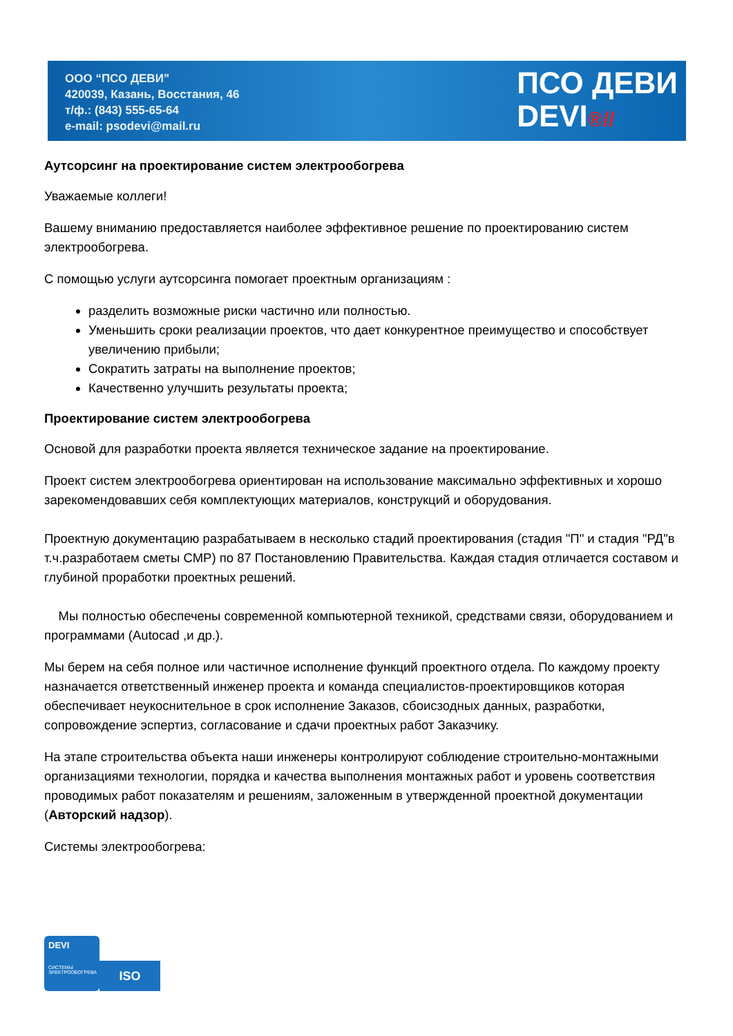ООО “ПСО ДЕВИ”
420039, Казань, Восстания, 46
т/ф.: (843) 555-65-64
e-mail: psodevi@mail.ru
ПСО ДЕВИ
DEVI®//
Аутсорсинг на проектирование систем электрообогрева
Уважаемые коллеги!
Вашему вниманию предоставляется наиболее эффективное решение по проектированию систем электрообогрева.
С помощью услуги аутсорсинга помогает проектным организациям :
разделить возможные риски частично или полностью.
Уменьшить сроки реализации проектов, что дает конкурентное преимущество и способствует увеличению прибыли;
Сократить затраты на выполнение проектов;
Качественно улучшить результаты проекта;
Проектирование систем электрообогрева
Основой для разработки проекта является техническое задание на проектирование.
Проект систем электрообогрева ориентирован на использование максимально эффективных и хорошо зарекомендовавших себя комплектующих материалов, конструкций и оборудования.
Проектную документацию разрабатываем в несколько стадий проектирования (стадия "П" и стадия "РД"в т.ч.разработаем сметы СМР) по 87 Постановлению Правительства. Каждая стадия отличается составом и глубиной проработки проектных решений.
Мы полностью обеспечены современной компьютерной техникой, средствами связи, оборудованием и программами (Autocad ,и др.).
Мы берем на себя полное или частичное исполнение функций проектного отдела. По каждому проекту назначается ответственный инженер проекта и команда специалистов-проектировщиков которая обеспечивает неукоснительное в срок исполнение Заказов, сбоисзодных данных, разработки, сопровождение эспертиз, согласование и сдачи проектных работ Заказчику.
На этапе строительства объекта наши инженеры контролируют соблюдение строительно-монтажными организациями технологии, порядка и качества выполнения монтажных работ и уровень соответствия проводимых работ показателям и решениям, заложенным в утвержденной проектной документации (Авторский надзор).
Системы электрообогрева:
DEVI
СИСТЕМЫ ЭЛЕКТРООБОГРЕВА
ISO